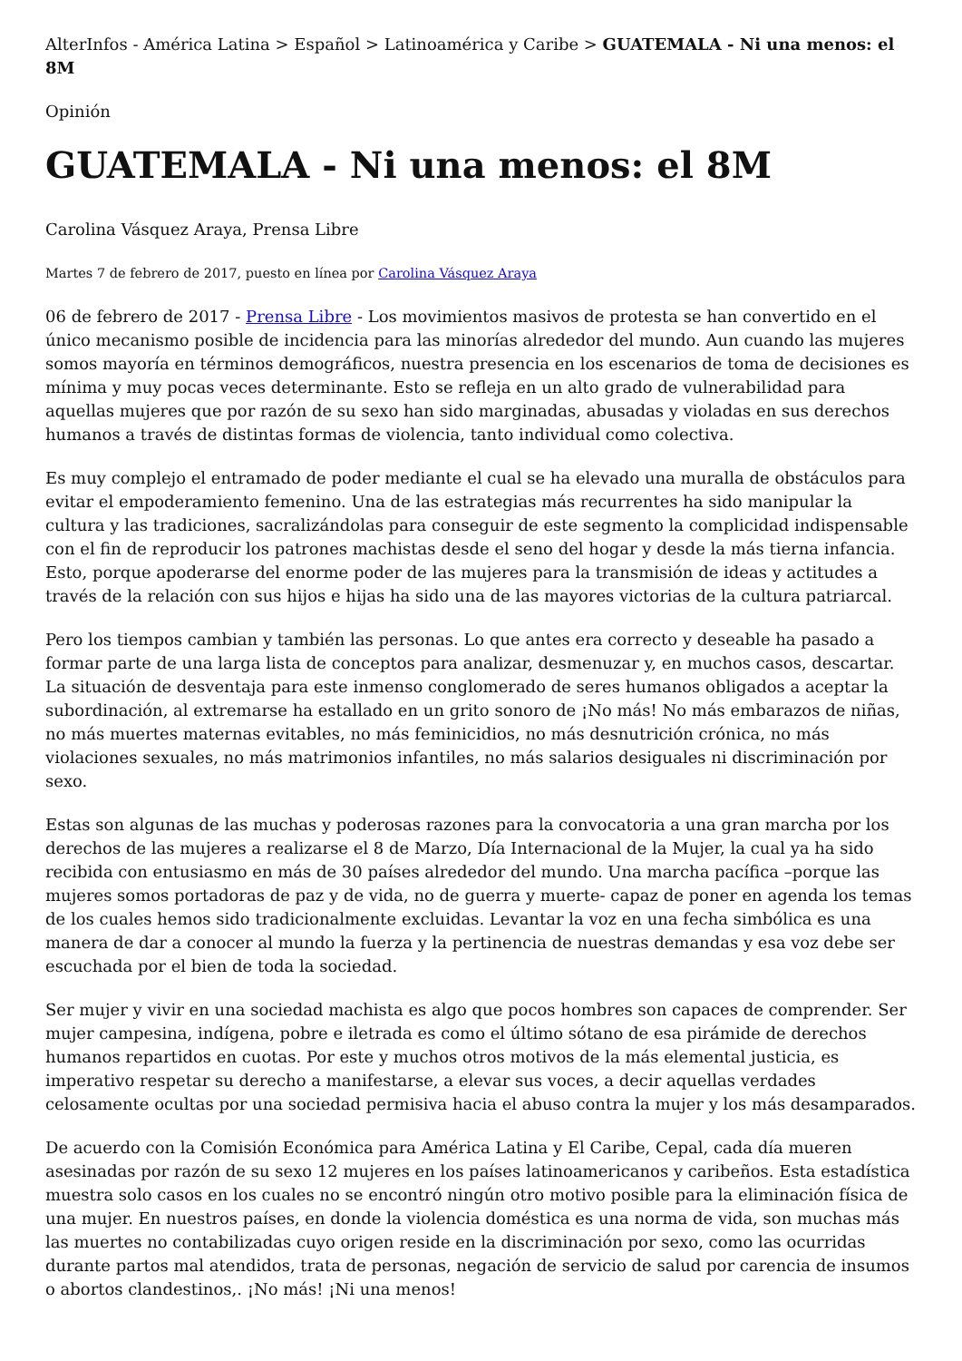AlterInfos - América Latina > Español > Latinoamérica y Caribe > GUATEMALA - Ni una menos: el 8M
Opinión
GUATEMALA - Ni una menos: el 8M
Carolina Vásquez Araya, Prensa Libre
Martes 7 de febrero de 2017, puesto en línea por Carolina Vásquez Araya
06 de febrero de 2017 - Prensa Libre - Los movimientos masivos de protesta se han convertido en el único mecanismo posible de incidencia para las minorías alrededor del mundo. Aun cuando las mujeres somos mayoría en términos demográficos, nuestra presencia en los escenarios de toma de decisiones es mínima y muy pocas veces determinante. Esto se refleja en un alto grado de vulnerabilidad para aquellas mujeres que por razón de su sexo han sido marginadas, abusadas y violadas en sus derechos humanos a través de distintas formas de violencia, tanto individual como colectiva.
Es muy complejo el entramado de poder mediante el cual se ha elevado una muralla de obstáculos para evitar el empoderamiento femenino. Una de las estrategias más recurrentes ha sido manipular la cultura y las tradiciones, sacralizándolas para conseguir de este segmento la complicidad indispensable con el fin de reproducir los patrones machistas desde el seno del hogar y desde la más tierna infancia. Esto, porque apoderarse del enorme poder de las mujeres para la transmisión de ideas y actitudes a través de la relación con sus hijos e hijas ha sido una de las mayores victorias de la cultura patriarcal.
Pero los tiempos cambian y también las personas. Lo que antes era correcto y deseable ha pasado a formar parte de una larga lista de conceptos para analizar, desmenuzar y, en muchos casos, descartar. La situación de desventaja para este inmenso conglomerado de seres humanos obligados a aceptar la subordinación, al extremarse ha estallado en un grito sonoro de ¡No más! No más embarazos de niñas, no más muertes maternas evitables, no más feminicidios, no más desnutrición crónica, no más violaciones sexuales, no más matrimonios infantiles, no más salarios desiguales ni discriminación por sexo.
Estas son algunas de las muchas y poderosas razones para la convocatoria a una gran marcha por los derechos de las mujeres a realizarse el 8 de Marzo, Día Internacional de la Mujer, la cual ya ha sido recibida con entusiasmo en más de 30 países alrededor del mundo. Una marcha pacífica –porque las mujeres somos portadoras de paz y de vida, no de guerra y muerte- capaz de poner en agenda los temas de los cuales hemos sido tradicionalmente excluidas. Levantar la voz en una fecha simbólica es una manera de dar a conocer al mundo la fuerza y la pertinencia de nuestras demandas y esa voz debe ser escuchada por el bien de toda la sociedad.
Ser mujer y vivir en una sociedad machista es algo que pocos hombres son capaces de comprender. Ser mujer campesina, indígena, pobre e iletrada es como el último sótano de esa pirámide de derechos humanos repartidos en cuotas. Por este y muchos otros motivos de la más elemental justicia, es imperativo respetar su derecho a manifestarse, a elevar sus voces, a decir aquellas verdades celosamente ocultas por una sociedad permisiva hacia el abuso contra la mujer y los más desamparados.
De acuerdo con la Comisión Económica para América Latina y El Caribe, Cepal, cada día mueren asesinadas por razón de su sexo 12 mujeres en los países latinoamericanos y caribeños. Esta estadística muestra solo casos en los cuales no se encontró ningún otro motivo posible para la eliminación física de una mujer. En nuestros países, en donde la violencia doméstica es una norma de vida, son muchas más las muertes no contabilizadas cuyo origen reside en la discriminación por sexo, como las ocurridas durante partos mal atendidos, trata de personas, negación de servicio de salud por carencia de insumos o abortos clandestinos,. ¡No más! ¡Ni una menos!